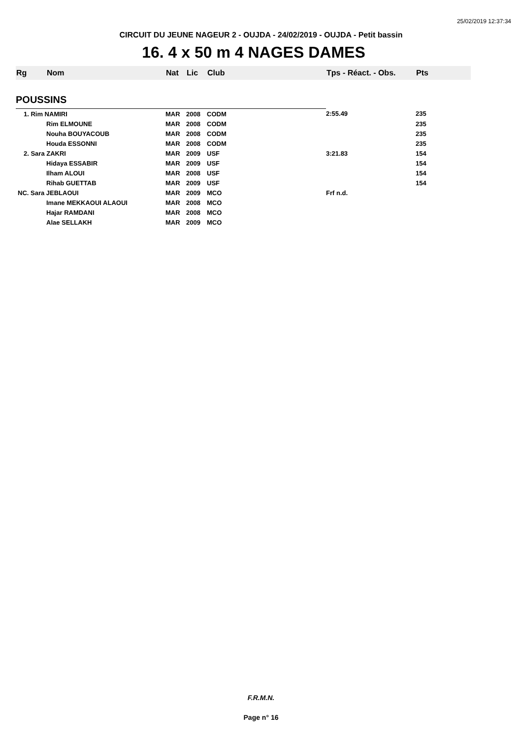25/02/2019 12:37:34
CIRCUIT DU JEUNE NAGEUR 2 - OUJDA - 24/02/2019 - OUJDA - Petit bassin
16. 4 x 50 m 4 NAGES DAMES
| Rg | Nom | Nat | Lic | Club | Tps - Réact. - Obs. | Pts |
| --- | --- | --- | --- | --- | --- | --- |
| POUSSINS | | | | | | |
| 1. Rim NAMIRI | | MAR | 2008 | CODM | 2:55.49 | 235 |
| | Rim ELMOUNE | MAR | 2008 | CODM | | 235 |
| | Nouha BOUYACOUB | MAR | 2008 | CODM | | 235 |
| | Houda ESSONNI | MAR | 2008 | CODM | | 235 |
| 2. Sara ZAKRI | | MAR | 2009 | USF | 3:21.83 | 154 |
| | Hidaya ESSABIR | MAR | 2009 | USF | | 154 |
| | Ilham ALOUI | MAR | 2008 | USF | | 154 |
| | Rihab GUETTAB | MAR | 2009 | USF | | 154 |
| NC. Sara JEBLAOUI | | MAR | 2009 | MCO | Frf n.d. | |
| | Imane MEKKAOUI ALAOUI | MAR | 2008 | MCO | | |
| | Hajar RAMDANI | MAR | 2008 | MCO | | |
| | Alae SELLAKH | MAR | 2009 | MCO | | |
F.R.M.N.
Page n° 16